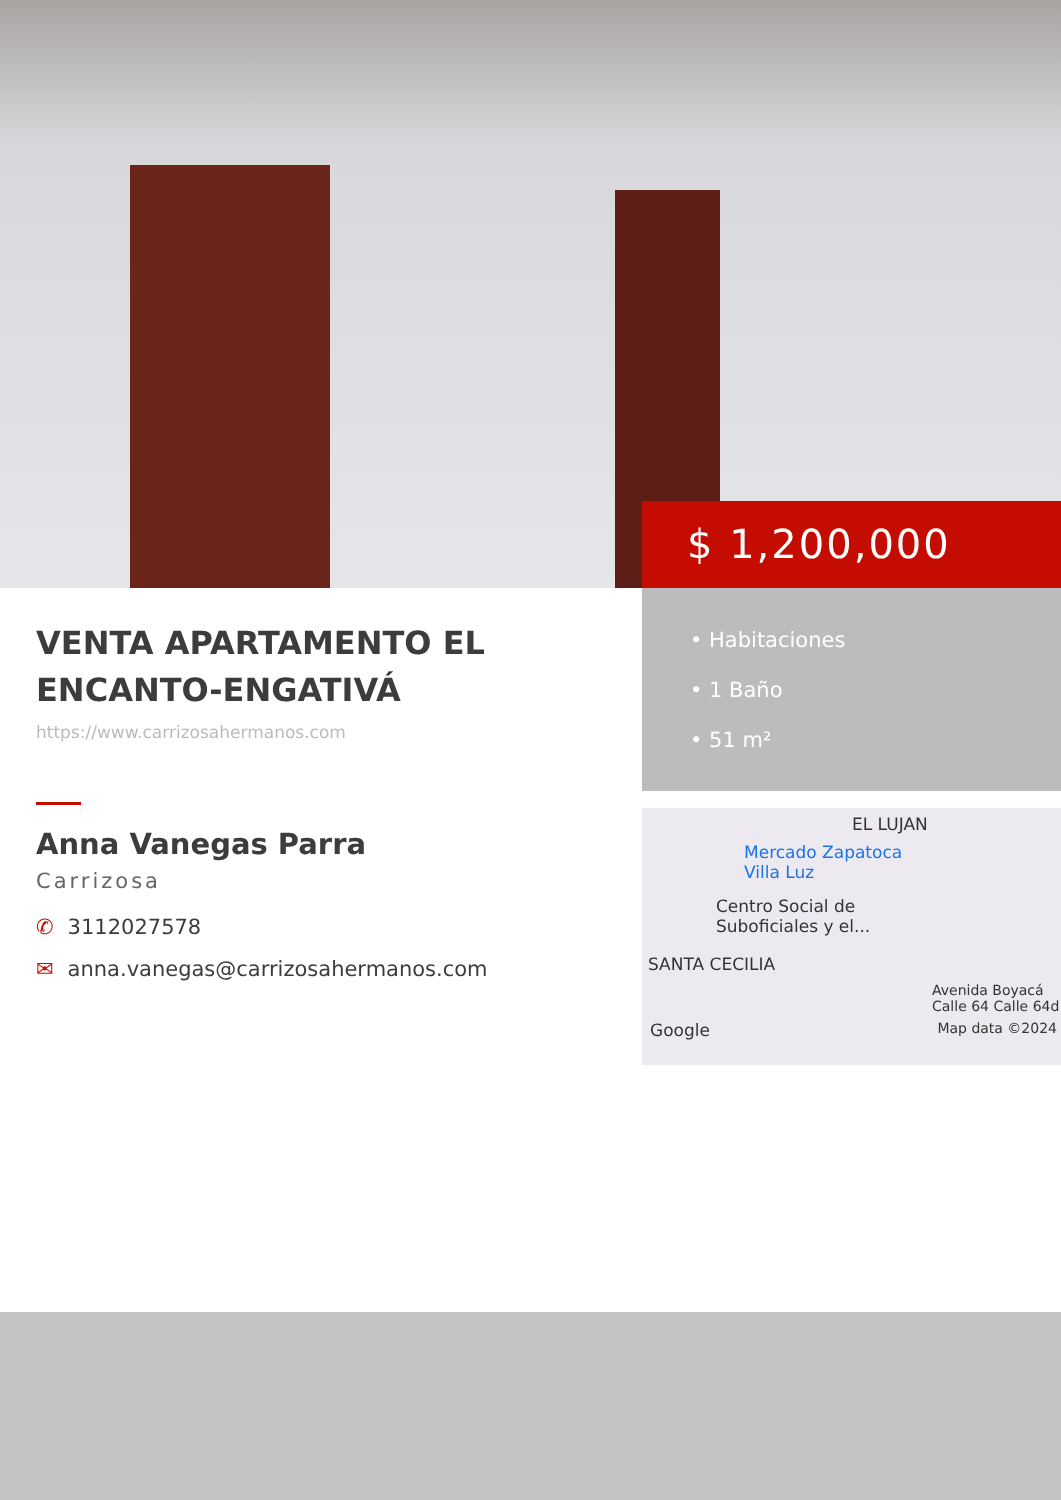$ 1,200,000
• Habitaciones
• 1 Baño
• 51 m²
VENTA APARTAMENTO EL ENCANTO-ENGATIVÁ
https://www.carrizosahermanos.com
Anna Vanegas Parra
Carrizosa
✆ 3112027578
✉ anna.vanegas@carrizosahermanos.com
EL LUJAN
Mercado Zapatoca
Villa Luz
Centro Social de
Suboficiales y el...
SANTA CECILIA
Avenida Boyacá Calle 64 Calle 64d
Google Map data ©2024